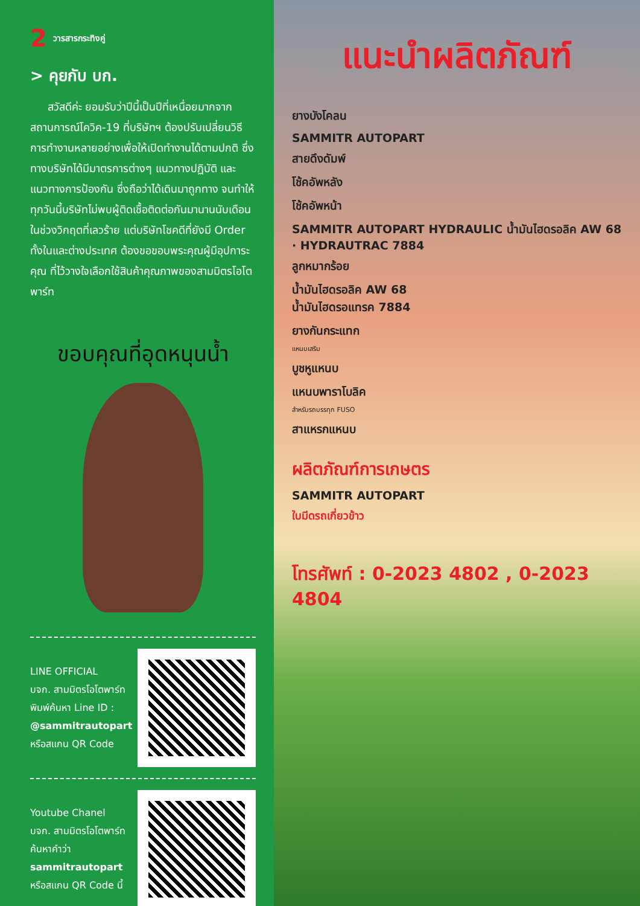2 วารสารกระทิงคู่
> คุยกับ บก.
สวัสดีค่ะ ยอมรับว่าปีนี้เป็นปีที่เหนื่อยมากจาก สถานการณ์โควิค-19 ที่บริษัทฯ ต้องปรับเปลี่ยนวิธีการทำงานหลายอย่างเพื่อให้เปิดทำงานได้ตามปกติ ซึ่งทางบริษัทได้มีมาตรการต่างๆ แนวทางปฏิบัติ และแนวทางการป้องกัน ซึ่งถือว่าได้เดินมาถูกทาง จนทำให้ทุกวันนี้บริษัทไม่พบผู้ติดเชื้อติดต่อกันมานานนับเดือน ในช่วงวิกฤตที่เลวร้าย แต่บริษัทโชคดีที่ยังมี Order ทั้งในและต่างประเทศ ต้องขอขอบพระคุณผู้มีอุปการะคุณ ที่ไว้วางใจเลือกใช้สินค้าคุณภาพของสามมิตรโอโตพาร์ท
ขอบคุณที่อุดหนุนน้ำ
LINE OFFICIAL
บจก. สามมิตรโอโตพาร์ท
พิมพ์ค้นหา Line ID :
@sammitrautopart
หรือสแกน QR Code
Youtube Chanel
บจก. สามมิตรโอโตพาร์ท
ค้นหาคำว่า
sammitrautopart
หรือสแกน QR Code นี้
แนะนำผลิตภัณฑ์
ยางบังโคลน
SAMMITR AUTOPART
สายดึงดัมพ์
โช้คอัพหลัง
โช้คอัพหน้า
SAMMITR AUTOPART HYDRAULIC น้ำมันไฮดรอลิค AW 68 · HYDRAUTRAC 7884
ลูกหมากร้อย
น้ำมันไฮดรอลิค AW 68
น้ำมันไฮดรอแทรค 7884
ยางกันกระแทก
แหนบเสริม
บูชหูแหนบ
แหนบพาราโบลิค
สำหรับรถบรรทุก FUSO
สาแหรกแหนบ
ผลิตภัณฑ์การเกษตร
SAMMITR AUTOPART
ใบมีดรถเกี่ยวข้าว
โทรศัพท์ : 0-2023 4802 , 0-2023 4804